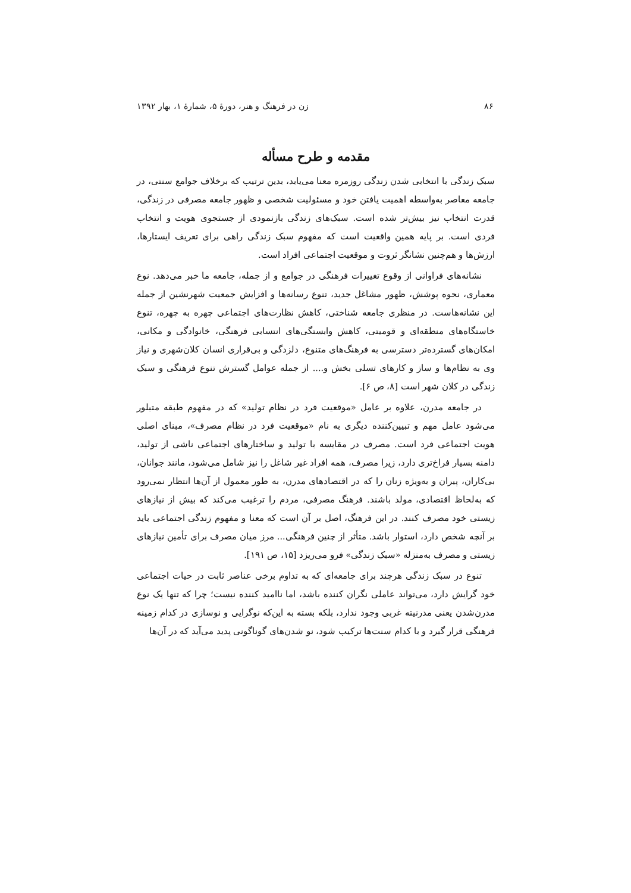۸۶ زن در فرهنگ و هنر، دورهٔ ۵، شمارهٔ ۱، بهار ۱۳۹۲
مقدمه و طرح مسأله
سبک زندگی با انتخابی شدن زندگی روزمره معنا می‌یابد، بدین ترتیب که برخلاف جوامع سنتی، در جامعه معاصر به‌واسطه اهمیت یافتن خود و مسئولیت شخصی و ظهور جامعه مصرفی در زندگی، قدرت انتخاب نیز بیش‌تر شده است. سبک‌های زندگی بازنمودی از جستجوی هویت و انتخاب فردی است. بر پایه همین واقعیت است که مفهوم سبک زندگی راهی برای تعریف ایستارها، ارزش‌ها و هم‌چنین نشانگر ثروت و موقعیت اجتماعی افراد است.
نشانه‌های فراوانی از وقوع تغییرات فرهنگی در جوامع و از جمله، جامعه ما خبر می‌دهد. نوع معماری، نحوه پوشش، ظهور مشاغل جدید، تنوع رسانه‌ها و افزایش جمعیت شهرنشین از جمله این نشانه‌هاست. در منظری جامعه شناختی، کاهش نظارت‌های اجتماعی چهره به چهره، تنوع خاستگاه‌های منطقه‌ای و قومیتی، کاهش وابستگی‌های انتسابی فرهنگی، خانوادگی و مکانی، امکان‌های گسترده‌تر دسترسی به فرهنگ‌های متنوع، دلزدگی و بی‌قراری انسان کلان‌شهری و نیاز وی به نظام‌ها و ساز و کارهای تسلی بخش و.... از جمله عوامل گسترش تنوع فرهنگی و سبک زندگی در کلان شهر است [۸، ص ۶].
در جامعه مدرن، علاوه بر عامل «موقعیت فرد در نظام تولید» که در مفهوم طبقه متبلور می‌شود عامل مهم و تبیین‌کننده دیگری به نام «موقعیت فرد در نظام مصرف»، مبنای اصلی هویت اجتماعی فرد است. مصرف در مقایسه با تولید و ساختارهای اجتماعی ناشی از تولید، دامنه بسیار فراخ‌تری دارد، زیرا مصرف، همه افراد غیر شاغل را نیز شامل می‌شود، مانند جوانان، بی‌کاران، پیران و به‌ویژه زنان را که در اقتصادهای مدرن، به طور معمول از آن‌ها انتظار نمی‌رود که به‌لحاظ اقتصادی، مولد باشند. فرهنگ مصرفی، مردم را ترغیب می‌کند که بیش از نیازهای زیستی خود مصرف کنند. در این فرهنگ، اصل بر آن است که معنا و مفهوم زندگی اجتماعی باید بر آنچه شخص دارد، استوار باشد. متأثر از چنین فرهنگی... مرز میان مصرف برای تأمین نیازهای زیستی و مصرف به‌منزله «سبک زندگی» فرو می‌ریزد [۱۵، ص ۱۹۱].
تنوع در سبک زندگی هرچند برای جامعه‌ای که به تداوم برخی عناصر ثابت در حیات اجتماعی خود گرایش دارد، می‌تواند عاملی نگران کننده باشد، اما ناامید کننده نیست؛ چرا که تنها یک نوع مدرن‌شدن یعنی مدرنیته غربی وجود ندارد، بلکه بسته به این‌که نوگرایی و نوسازی در کدام زمینه فرهنگی قرار گیرد و با کدام سنت‌ها ترکیب شود، نو شدن‌های گوناگونی پدید می‌آید که در آن‌ها